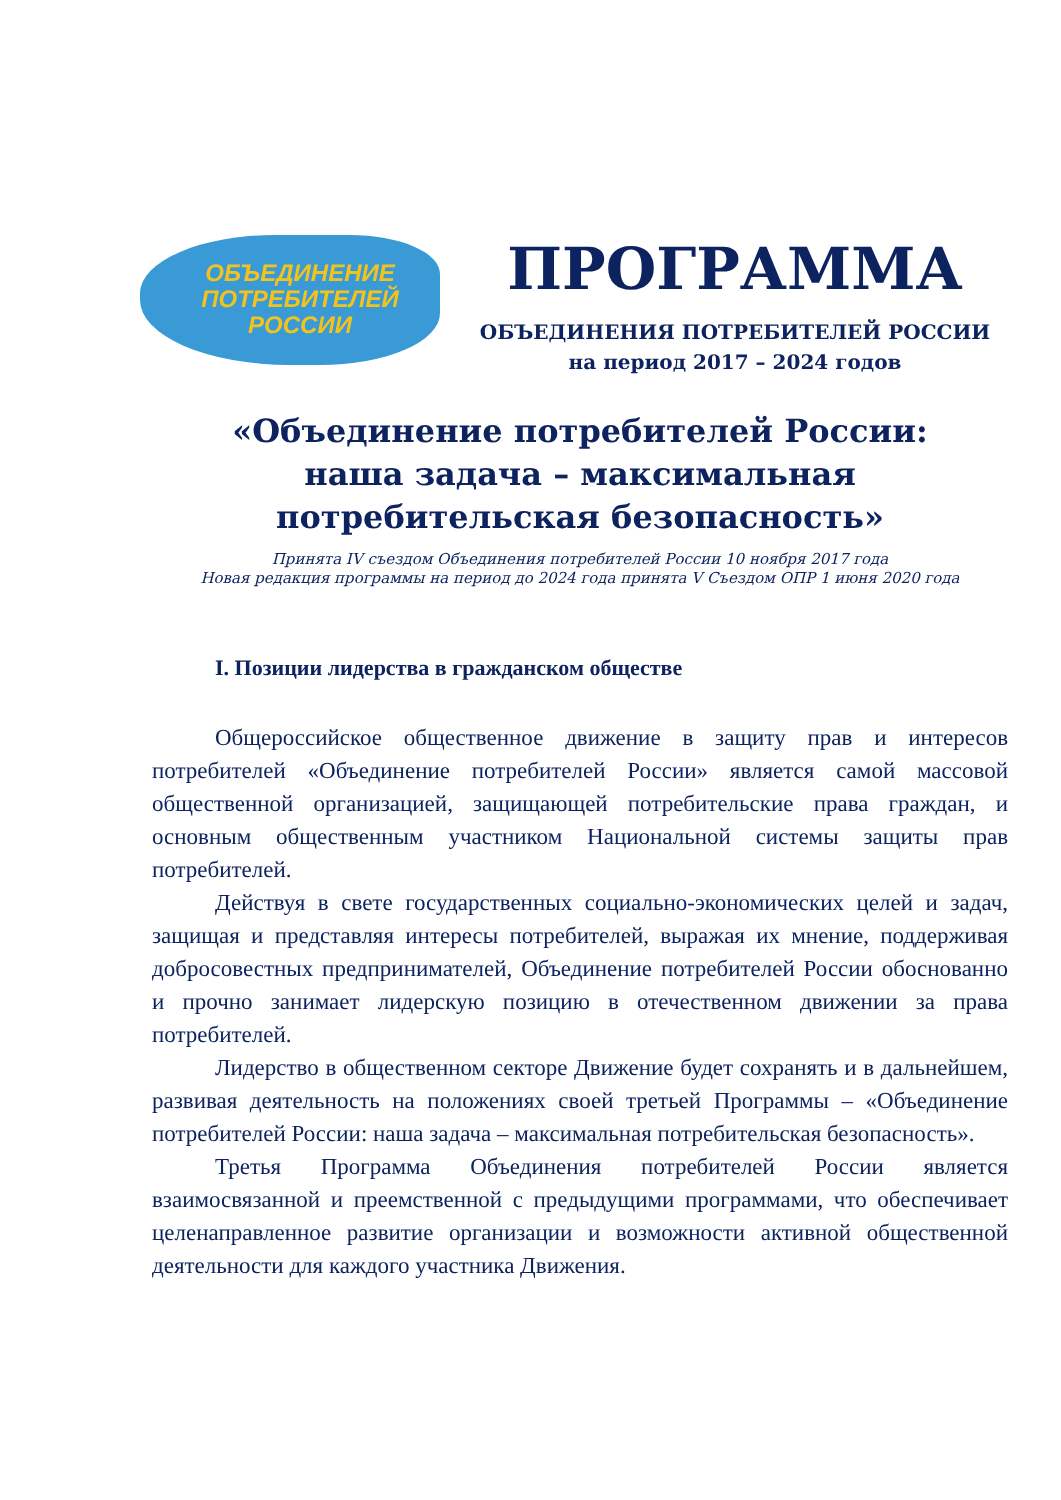ОБЪЕДИНЕНИЕ
ПОТРЕБИТЕЛЕЙ
РОССИИ
ПРОГРАММА
ОБЪЕДИНЕНИЯ ПОТРЕБИТЕЛЕЙ РОССИИ
на период 2017 – 2024 годов
«Объединение потребителей России:
наша задача – максимальная
потребительская безопасность»
Принята IV съездом Объединения потребителей России 10 ноября 2017 года
Новая редакция программы на период до 2024 года принята V Съездом ОПР 1 июня 2020 года
I. Позиции лидерства в гражданском обществе
Общероссийское общественное движение в защиту прав и интересов потребителей «Объединение потребителей России» является самой массовой общественной организацией, защищающей потребительские права граждан, и основным общественным участником Национальной системы защиты прав потребителей.
Действуя в свете государственных социально-экономических целей и задач, защищая и представляя интересы потребителей, выражая их мнение, поддерживая добросовестных предпринимателей, Объединение потребителей России обоснованно и прочно занимает лидерскую позицию в отечественном движении за права потребителей.
Лидерство в общественном секторе Движение будет сохранять и в дальнейшем, развивая деятельность на положениях своей третьей Программы – «Объединение потребителей России: наша задача – максимальная потребительская безопасность».
Третья Программа Объединения потребителей России является взаимосвязанной и преемственной с предыдущими программами, что обеспечивает целенаправленное развитие организации и возможности активной общественной деятельности для каждого участника Движения.